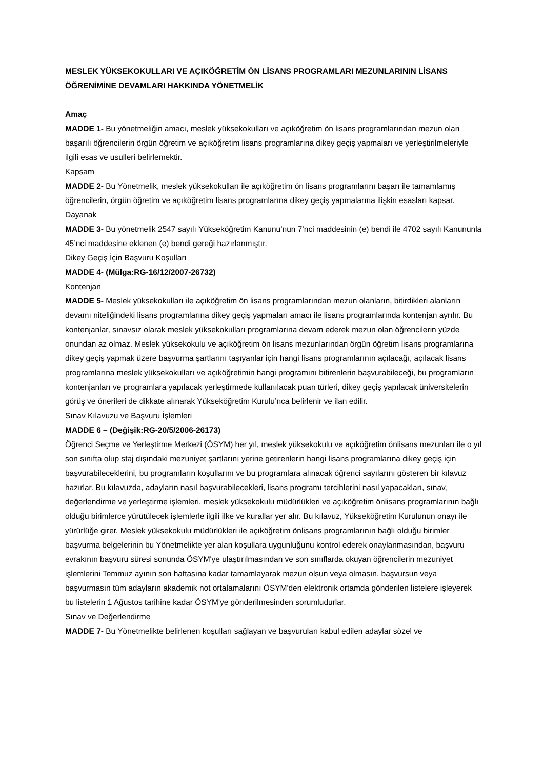MESLEK YÜKSEKOKULLARI VE AÇIKÖĞRETİM ÖN LİSANS PROGRAMLARI MEZUNLARININ LİSANS ÖĞRENİMİNE DEVAMLARI HAKKINDA YÖNETMELİK
Amaç
MADDE 1- Bu yönetmeliğin amacı, meslek yüksekokulları ve açıköğretim ön lisans programlarından mezun olan başarılı öğrencilerin örgün öğretim ve açıköğretim lisans programlarına dikey geçiş yapmaları ve yerleştirilmeleriyle ilgili esas ve usulleri belirlemektir.
Kapsam
MADDE 2- Bu Yönetmelik, meslek yüksekokulları ile açıköğretim ön lisans programlarını başarı ile tamamlamış öğrencilerin, örgün öğretim ve açıköğretim lisans programlarına dikey geçiş yapmalarına ilişkin esasları kapsar.
Dayanak
MADDE 3- Bu yönetmelik 2547 sayılı Yükseköğretim Kanunu’nun 7’nci maddesinin (e) bendi ile 4702 sayılı Kanununla 45’nci maddesine eklenen (e) bendi gereği hazırlanmıştır.
Dikey Geçiş İçin Başvuru Koşulları
MADDE 4- (Mülga:RG-16/12/2007-26732)
Kontenjan
MADDE 5- Meslek yüksekokulları ile açıköğretim ön lisans programlarından mezun olanların, bitirdikleri alanların devamı niteliğindeki lisans programlarına dikey geçiş yapmaları amacı ile lisans programlarında kontenjan ayrılır. Bu kontenjanlar, sınavsız olarak meslek yüksekokulları programlarına devam ederek mezun olan öğrencilerin yüzde onundan az olmaz. Meslek yüksekokulu ve açıköğretim ön lisans mezunlarından örgün öğretim lisans programlarına dikey geçiş yapmak üzere başvurma şartlarını taşıyanlar için hangi lisans programlarının açılacağı, açılacak lisans programlarına meslek yüksekokulları ve açıköğretimin hangi programını bitirenlerin başvurabileceği, bu programların kontenjanları ve programlara yapılacak yerleştirmede kullanılacak puan türleri, dikey geçiş yapılacak üniversitelerin görüş ve önerileri de dikkate alınarak Yükseköğretim Kurulu’nca belirlenir ve ilan edilir.
Sınav Kılavuzu ve Başvuru İşlemleri
MADDE 6 – (Değişik:RG-20/5/2006-26173)
Öğrenci Seçme ve Yerleştirme Merkezi (ÖSYM) her yıl, meslek yüksekokulu ve açıköğretim önlisans mezunları ile o yıl son sınıfta olup staj dışındaki mezuniyet şartlarını yerine getirenlerin hangi lisans programlarına dikey geçiş için başvurabileceklerini, bu programların koşullarını ve bu programlara alınacak öğrenci sayılarını gösteren bir kılavuz hazırlar. Bu kılavuzda, adayların nasıl başvurabilecekleri, lisans programı tercihlerini nasıl yapacakları, sınav, değerlendirme ve yerleştirme işlemleri, meslek yüksekokulu müdürlükleri ve açıköğretim önlisans programlarının bağlı olduğu birimlerce yürütülecek işlemlerle ilgili ilke ve kurallar yer alır. Bu kılavuz, Yükseköğretim Kurulunun onayı ile yürürlüğe girer. Meslek yüksekokulu müdürlükleri ile açıköğretim önlisans programlarının bağlı olduğu birimler başvurma belgelerinin bu Yönetmelikte yer alan koşullara uygunluğunu kontrol ederek onaylanmasından, başvuru evrakının başvuru süresi sonunda ÖSYM'ye ulaştırılmasından ve son sınıflarda okuyan öğrencilerin mezuniyet işlemlerini Temmuz ayının son haftasına kadar tamamlayarak mezun olsun veya olmasın, başvursun veya başvurmasın tüm adayların akademik not ortalamalarını ÖSYM'den elektronik ortamda gönderilen listelere işleyerek bu listelerin 1 Ağustos tarihine kadar ÖSYM'ye gönderilmesinden sorumludurlar.
Sınav ve Değerlendirme
MADDE 7- Bu Yönetmelikte belirlenen koşulları sağlayan ve başvuruları kabul edilen adaylar sözel ve